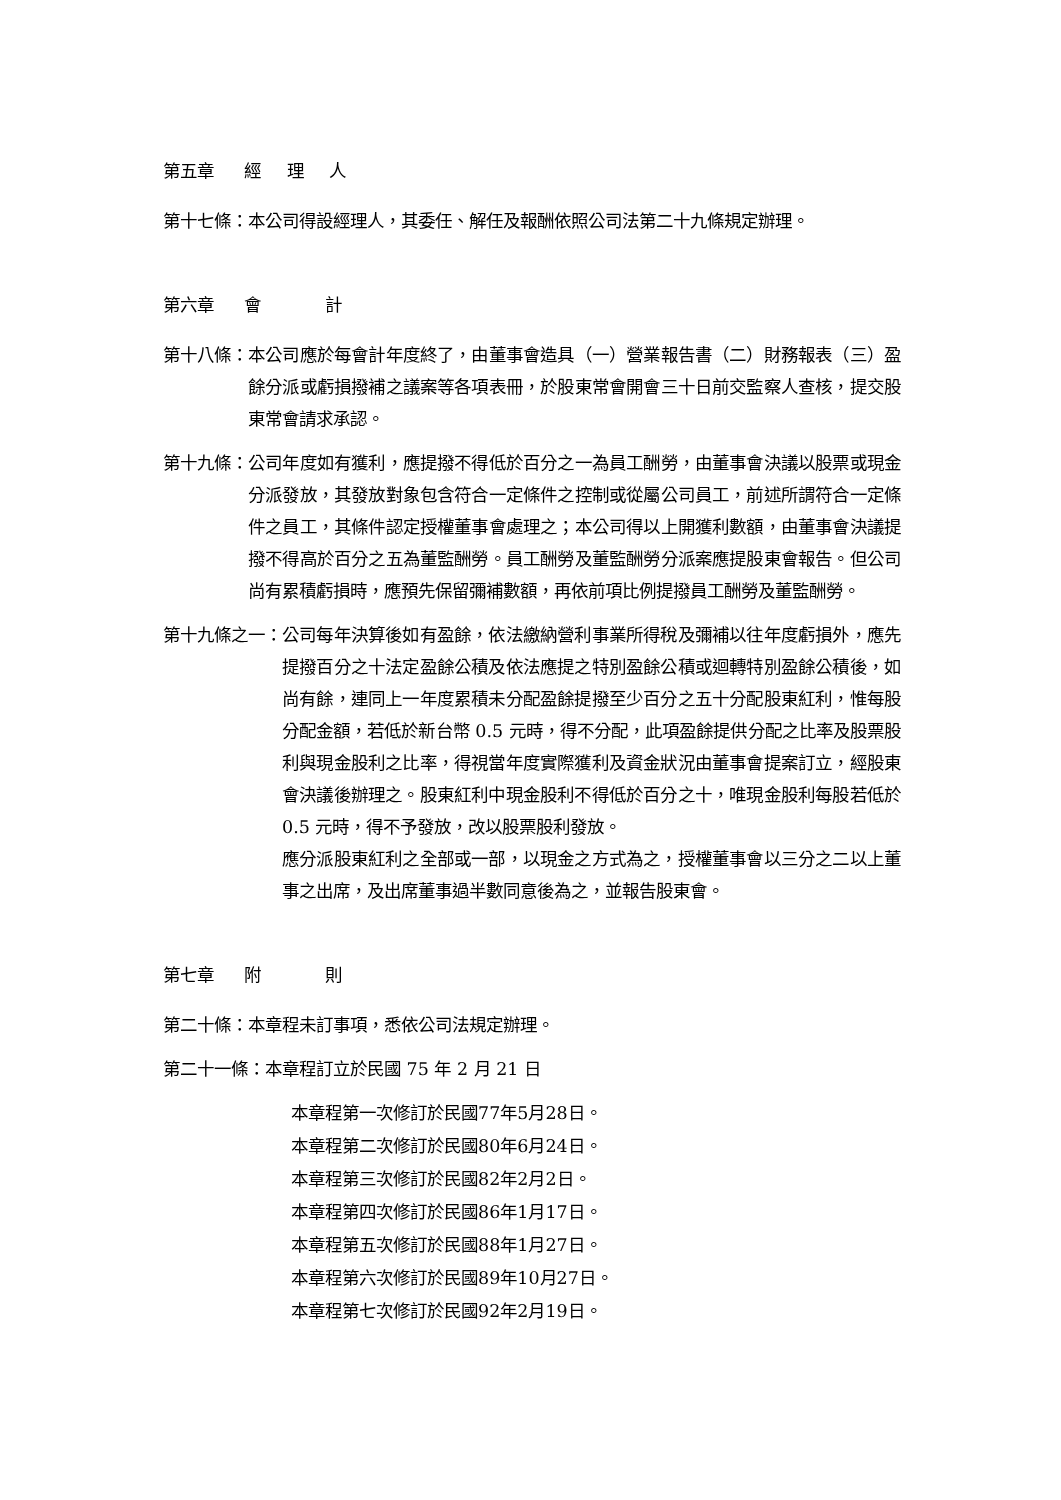第五章 經 理 人
第十七條： 本公司得設經理人，其委任、解任及報酬依照公司法第二十九條規定辦理。
第六章 會　　計
第十八條： 本公司應於每會計年度終了，由董事會造具（一）營業報告書（二）財務報表（三）盈餘分派或虧損撥補之議案等各項表冊，於股東常會開會三十日前交監察人查核，提交股東常會請求承認。
第十九條： 公司年度如有獲利，應提撥不得低於百分之一為員工酬勞，由董事會決議以股票或現金分派發放，其發放對象包含符合一定條件之控制或從屬公司員工，前述所謂符合一定條件之員工，其條件認定授權董事會處理之；本公司得以上開獲利數額，由董事會決議提撥不得高於百分之五為董監酬勞。員工酬勞及董監酬勞分派案應提股東會報告。但公司尚有累積虧損時，應預先保留彌補數額，再依前項比例提撥員工酬勞及董監酬勞。
第十九條之一： 公司每年決算後如有盈餘，依法繳納營利事業所得稅及彌補以往年度虧損外，應先提撥百分之十法定盈餘公積及依法應提之特別盈餘公積或迴轉特別盈餘公積後，如尚有餘，連同上一年度累積未分配盈餘提撥至少百分之五十分配股東紅利，惟每股分配金額，若低於新台幣 0.5 元時，得不分配，此項盈餘提供分配之比率及股票股利與現金股利之比率，得視當年度實際獲利及資金狀況由董事會提案訂立，經股東會決議後辦理之。股東紅利中現金股利不得低於百分之十，唯現金股利每股若低於 0.5 元時，得不予發放，改以股票股利發放。
應分派股東紅利之全部或一部，以現金之方式為之，授權董事會以三分之二以上董事之出席，及出席董事過半數同意後為之，並報告股東會。
第七章 附　　則
第二十條： 本章程未訂事項，悉依公司法規定辦理。
第二十一條： 本章程訂立於民國 75 年 2 月 21 日
本章程第一次修訂於民國77年5月28日。
本章程第二次修訂於民國80年6月24日。
本章程第三次修訂於民國82年2月2日。
本章程第四次修訂於民國86年1月17日。
本章程第五次修訂於民國88年1月27日。
本章程第六次修訂於民國89年10月27日。
本章程第七次修訂於民國92年2月19日。